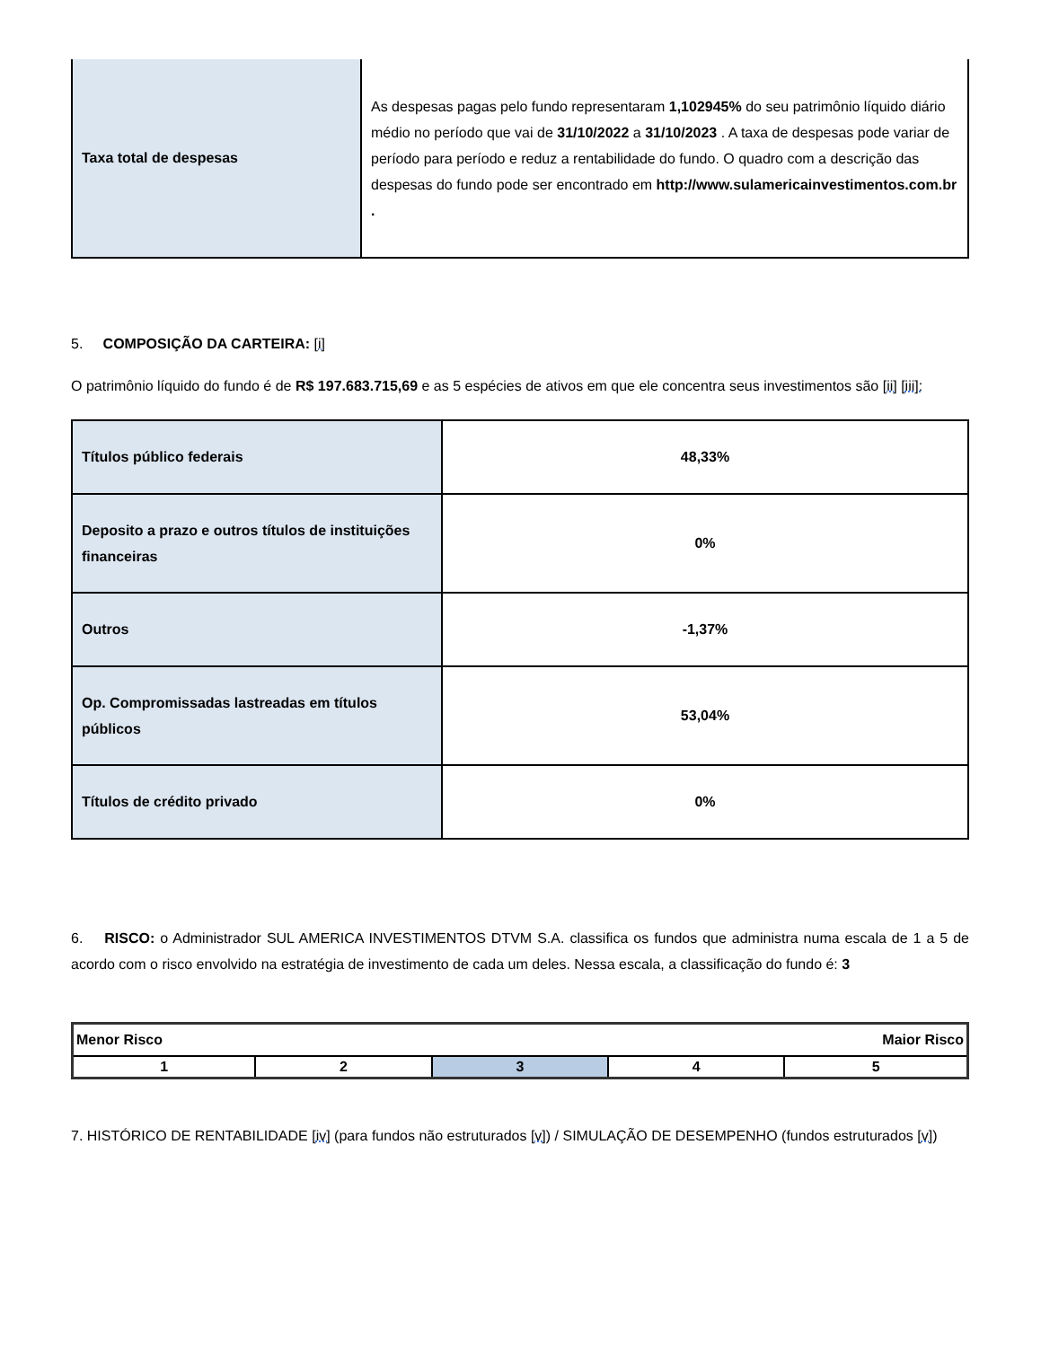| Taxa total de despesas | As despesas pagas pelo fundo representaram 1,102945% do seu patrimônio líquido diário médio no período que vai de 31/10/2022 a 31/10/2023 . A taxa de despesas pode variar de período para período e reduz a rentabilidade do fundo. O quadro com a descrição das despesas do fundo pode ser encontrado em http://www.sulamericainvestimentos.com.br . |
5. COMPOSIÇÃO DA CARTEIRA: [i]
O patrimônio líquido do fundo é de R$ 197.683.715,69 e as 5 espécies de ativos em que ele concentra seus investimentos são [ii] [iii]:
| Títulos público federais | 48,33% |
| Deposito a prazo e outros títulos de instituições financeiras | 0% |
| Outros | -1,37% |
| Op. Compromissadas lastreadas em títulos públicos | 53,04% |
| Títulos de crédito privado | 0% |
6. RISCO: o Administrador SUL AMERICA INVESTIMENTOS DTVM S.A. classifica os fundos que administra numa escala de 1 a 5 de acordo com o risco envolvido na estratégia de investimento de cada um deles. Nessa escala, a classificação do fundo é: 3
| Menor Risco Maior Risco | | | | |
| 1 | 2 | 3 | 4 | 5 |
7. HISTÓRICO DE RENTABILIDADE [iv] (para fundos não estruturados [v]) / SIMULAÇÃO DE DESEMPENHO (fundos estruturados [v])